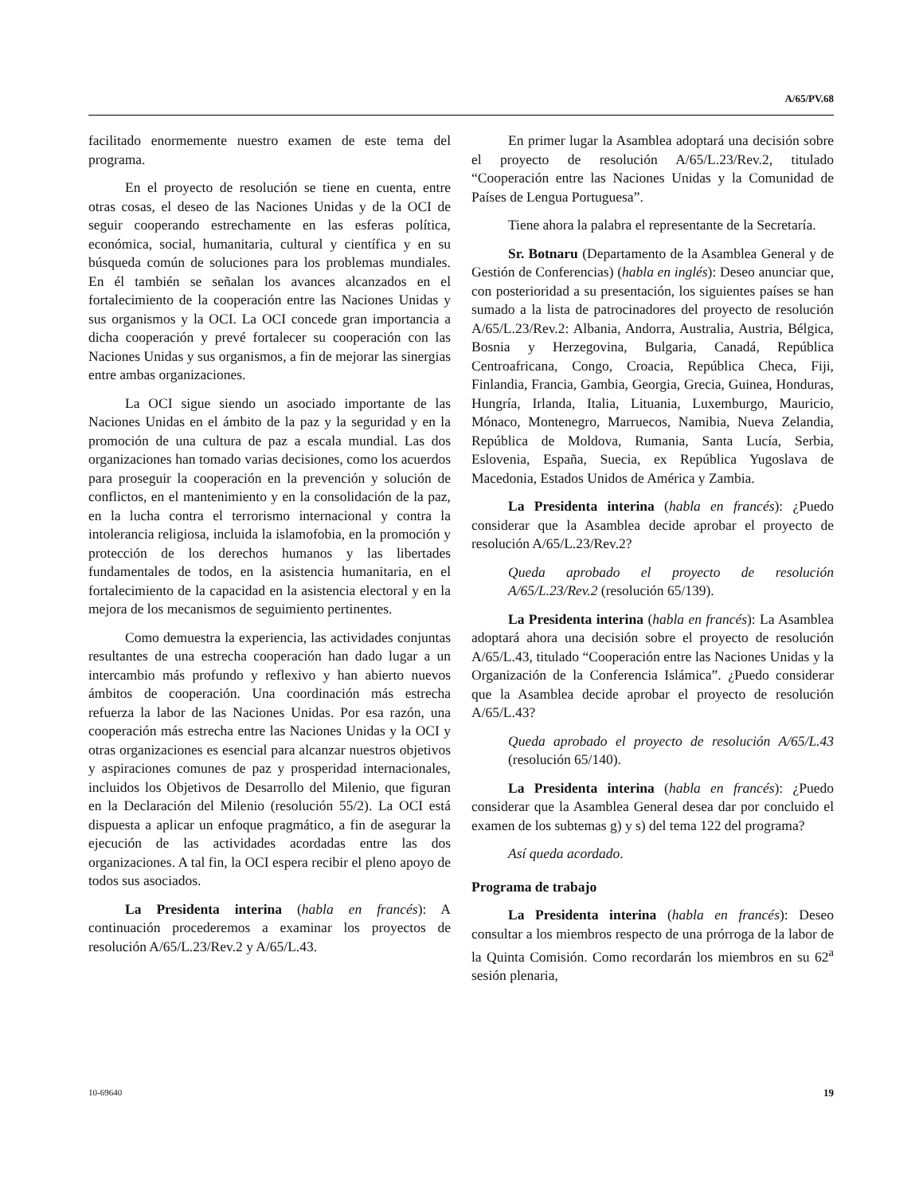A/65/PV.68
facilitado enormemente nuestro examen de este tema del programa.
En el proyecto de resolución se tiene en cuenta, entre otras cosas, el deseo de las Naciones Unidas y de la OCI de seguir cooperando estrechamente en las esferas política, económica, social, humanitaria, cultural y científica y en su búsqueda común de soluciones para los problemas mundiales. En él también se señalan los avances alcanzados en el fortalecimiento de la cooperación entre las Naciones Unidas y sus organismos y la OCI. La OCI concede gran importancia a dicha cooperación y prevé fortalecer su cooperación con las Naciones Unidas y sus organismos, a fin de mejorar las sinergias entre ambas organizaciones.
La OCI sigue siendo un asociado importante de las Naciones Unidas en el ámbito de la paz y la seguridad y en la promoción de una cultura de paz a escala mundial. Las dos organizaciones han tomado varias decisiones, como los acuerdos para proseguir la cooperación en la prevención y solución de conflictos, en el mantenimiento y en la consolidación de la paz, en la lucha contra el terrorismo internacional y contra la intolerancia religiosa, incluida la islamofobia, en la promoción y protección de los derechos humanos y las libertades fundamentales de todos, en la asistencia humanitaria, en el fortalecimiento de la capacidad en la asistencia electoral y en la mejora de los mecanismos de seguimiento pertinentes.
Como demuestra la experiencia, las actividades conjuntas resultantes de una estrecha cooperación han dado lugar a un intercambio más profundo y reflexivo y han abierto nuevos ámbitos de cooperación. Una coordinación más estrecha refuerza la labor de las Naciones Unidas. Por esa razón, una cooperación más estrecha entre las Naciones Unidas y la OCI y otras organizaciones es esencial para alcanzar nuestros objetivos y aspiraciones comunes de paz y prosperidad internacionales, incluidos los Objetivos de Desarrollo del Milenio, que figuran en la Declaración del Milenio (resolución 55/2). La OCI está dispuesta a aplicar un enfoque pragmático, a fin de asegurar la ejecución de las actividades acordadas entre las dos organizaciones. A tal fin, la OCI espera recibir el pleno apoyo de todos sus asociados.
La Presidenta interina (habla en francés): A continuación procederemos a examinar los proyectos de resolución A/65/L.23/Rev.2 y A/65/L.43.
En primer lugar la Asamblea adoptará una decisión sobre el proyecto de resolución A/65/L.23/Rev.2, titulado “Cooperación entre las Naciones Unidas y la Comunidad de Países de Lengua Portuguesa”.
Tiene ahora la palabra el representante de la Secretaría.
Sr. Botnaru (Departamento de la Asamblea General y de Gestión de Conferencias) (habla en inglés): Deseo anunciar que, con posterioridad a su presentación, los siguientes países se han sumado a la lista de patrocinadores del proyecto de resolución A/65/L.23/Rev.2: Albania, Andorra, Australia, Austria, Bélgica, Bosnia y Herzegovina, Bulgaria, Canadá, República Centroafricana, Congo, Croacia, República Checa, Fiji, Finlandia, Francia, Gambia, Georgia, Grecia, Guinea, Honduras, Hungría, Irlanda, Italia, Lituania, Luxemburgo, Mauricio, Mónaco, Montenegro, Marruecos, Namibia, Nueva Zelandia, República de Moldova, Rumania, Santa Lucía, Serbia, Eslovenia, España, Suecia, ex República Yugoslava de Macedonia, Estados Unidos de América y Zambia.
La Presidenta interina (habla en francés): ¿Puedo considerar que la Asamblea decide aprobar el proyecto de resolución A/65/L.23/Rev.2?
Queda aprobado el proyecto de resolución A/65/L.23/Rev.2 (resolución 65/139).
La Presidenta interina (habla en francés): La Asamblea adoptará ahora una decisión sobre el proyecto de resolución A/65/L.43, titulado “Cooperación entre las Naciones Unidas y la Organización de la Conferencia Islámica”. ¿Puedo considerar que la Asamblea decide aprobar el proyecto de resolución A/65/L.43?
Queda aprobado el proyecto de resolución A/65/L.43 (resolución 65/140).
La Presidenta interina (habla en francés): ¿Puedo considerar que la Asamblea General desea dar por concluido el examen de los subtemas g) y s) del tema 122 del programa?
Así queda acordado.
Programa de trabajo
La Presidenta interina (habla en francés): Deseo consultar a los miembros respecto de una prórroga de la labor de la Quinta Comisión. Como recordarán los miembros en su 62<sup>a</sup> sesión plenaria,
10-69640 19